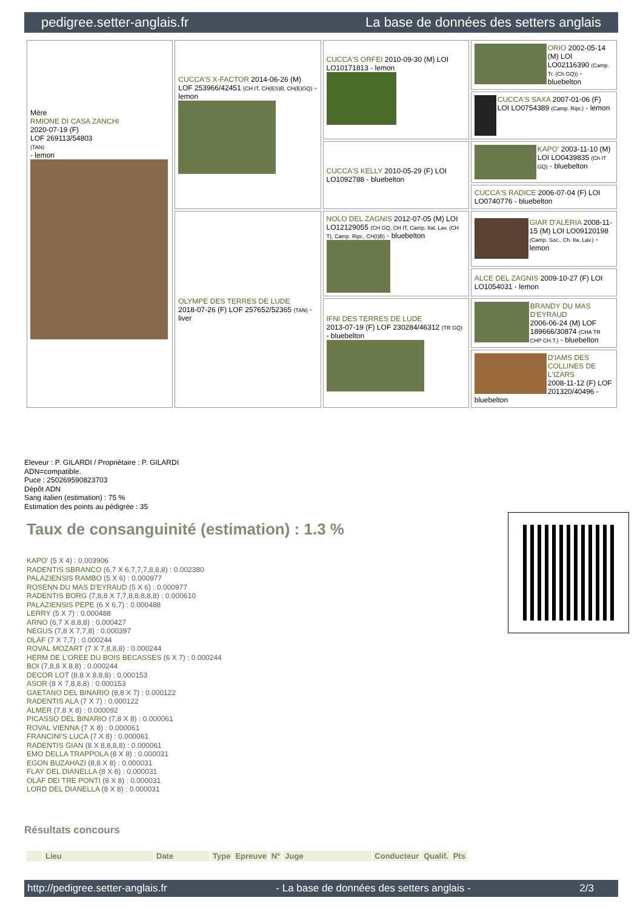pedigree.setter-anglais.fr La base de données des setters anglais
| Mère RMIONE DI CASA ZANCHI 2020-07-19 (F) LOF 269113/54803 (TAN) - lemon | CUCCA'S X-FACTOR 2014-06-26 (M) LOF 253966/42451 (CH IT, CH(ES)B, CH(E)GQ) - lemon | CUCCA'S ORFEI 2010-09-30 (M) LOI LO10171813 - lemon | ORIO 2002-05-14 (M) LOI LO02116390 (Camp. Tr. (Ch GQ)) - bluebelton |
| | | | CUCCA'S SAXA 2007-01-06 (F) LOI LO0754389 (Camp. Ripr.) - lemon |
| | | CUCCA'S KELLY 2010-05-29 (F) LOI LO1092788 - bluebelton | KAPO' 2003-11-10 (M) LOI LO0439835 (Ch IT GQ) - bluebelton |
| | | | CUCCA'S RADICE 2006-07-04 (F) LOI LO0740776 - bluebelton |
| | OLYMPE DES TERRES DE LUDE 2018-07-26 (F) LOF 257652/52365 (TAN) - liver | NOLO DEL ZAGNIS 2012-07-05 (M) LOI LO12129055 (CH GQ, CH IT, Camp. Ital. Lav. (CH T), Camp. Ripr., CH(I)B) - bluebelton | GIAR D'ALERIA 2008-11-15 (M) LOI LO09120198 (Camp. Soc., Ch. Ita. Lav.) - lemon |
| | | | ALCE DEL ZAGNIS 2009-10-27 (F) LOI LO1054031 - lemon |
| | | IFNI DES TERRES DE LUDE 2013-07-19 (F) LOF 230284/46312 (TR GQ) - bluebelton | BRANDY DU MAS D'EYRAUD 2006-06-24 (M) LOF 189666/30874 (CHA TR CHP CH.T.) - bluebelton |
| | | | D'IAMS DES COLLINES DE L'IZARS 2008-11-12 (F) LOF 201320/40496 - bluebelton |
Eleveur : P. GILARDI / Propriétaire : P. GILARDI
ADN=compatible.
Puce : 250269590823703
Dépôt ADN
Sang italien (estimation) : 75 %
Estimation des points au pédigrée : 35
Taux de consanguinité (estimation) : 1.3 %
KAPO' (5 X 4) : 0.003906
RADENTIS SBRANCO (6,7 X 6,7,7,7,8,8,8) : 0.002380
PALAZIENSIS RAMBO (5 X 6) : 0.000977
ROSENN DU MAS D'EYRAUD (5 X 6) : 0.000977
RADENTIS BORG (7,8,8 X 7,7,8,8,8,8,8) : 0.000610
PALAZIENSIS PEPE (6 X 6,7) : 0.000488
LERRY (5 X 7) : 0.000488
ARNO (6,7 X 8,8,8) : 0.000427
NEGUS (7,8 X 7,7,8) : 0.000397
OLAF (7 X 7,7) : 0.000244
ROVAL MOZART (7 X 7,8,8,8) : 0.000244
HERM DE L'OREE DU BOIS BECASSES (6 X 7) : 0.000244
BOI (7,8,8 X 8,8) : 0.000244
DECOR LOT (8,8 X 8,8,8) : 0.000153
ASOR (8 X 7,8,8,8) : 0.000153
GAETANO DEL BINARIO (8,8 X 7) : 0.000122
RADENTIS ALA (7 X 7) : 0.000122
ALMER (7,8 X 8) : 0.000092
PICASSO DEL BINARIO (7,8 X 8) : 0.000061
ROVAL VIENNA (7 X 8) : 0.000061
FRANCINI'S LUCA (7 X 8) : 0.000061
RADENTIS GIAN (8 X 8,8,8,8) : 0.000061
EMO DELLA TRAPPOLA (8 X 8) : 0.000031
EGON BUZAHAZI (8,8 X 8) : 0.000031
FLAY DEL DIANELLA (8 X 8) : 0.000031
OLAF DEI TRE PONTI (8 X 8) : 0.000031
LORD DEL DIANELLA (8 X 8) : 0.000031
Résultats concours
| | Lieu | Date | Type | Epreuve | N° | Juge | Conducteur | Qualif. | Pts |
| --- | --- | --- | --- | --- | --- | --- | --- | --- | --- |
http://pedigree.setter-anglais.fr - La base de données des setters anglais - 2/3